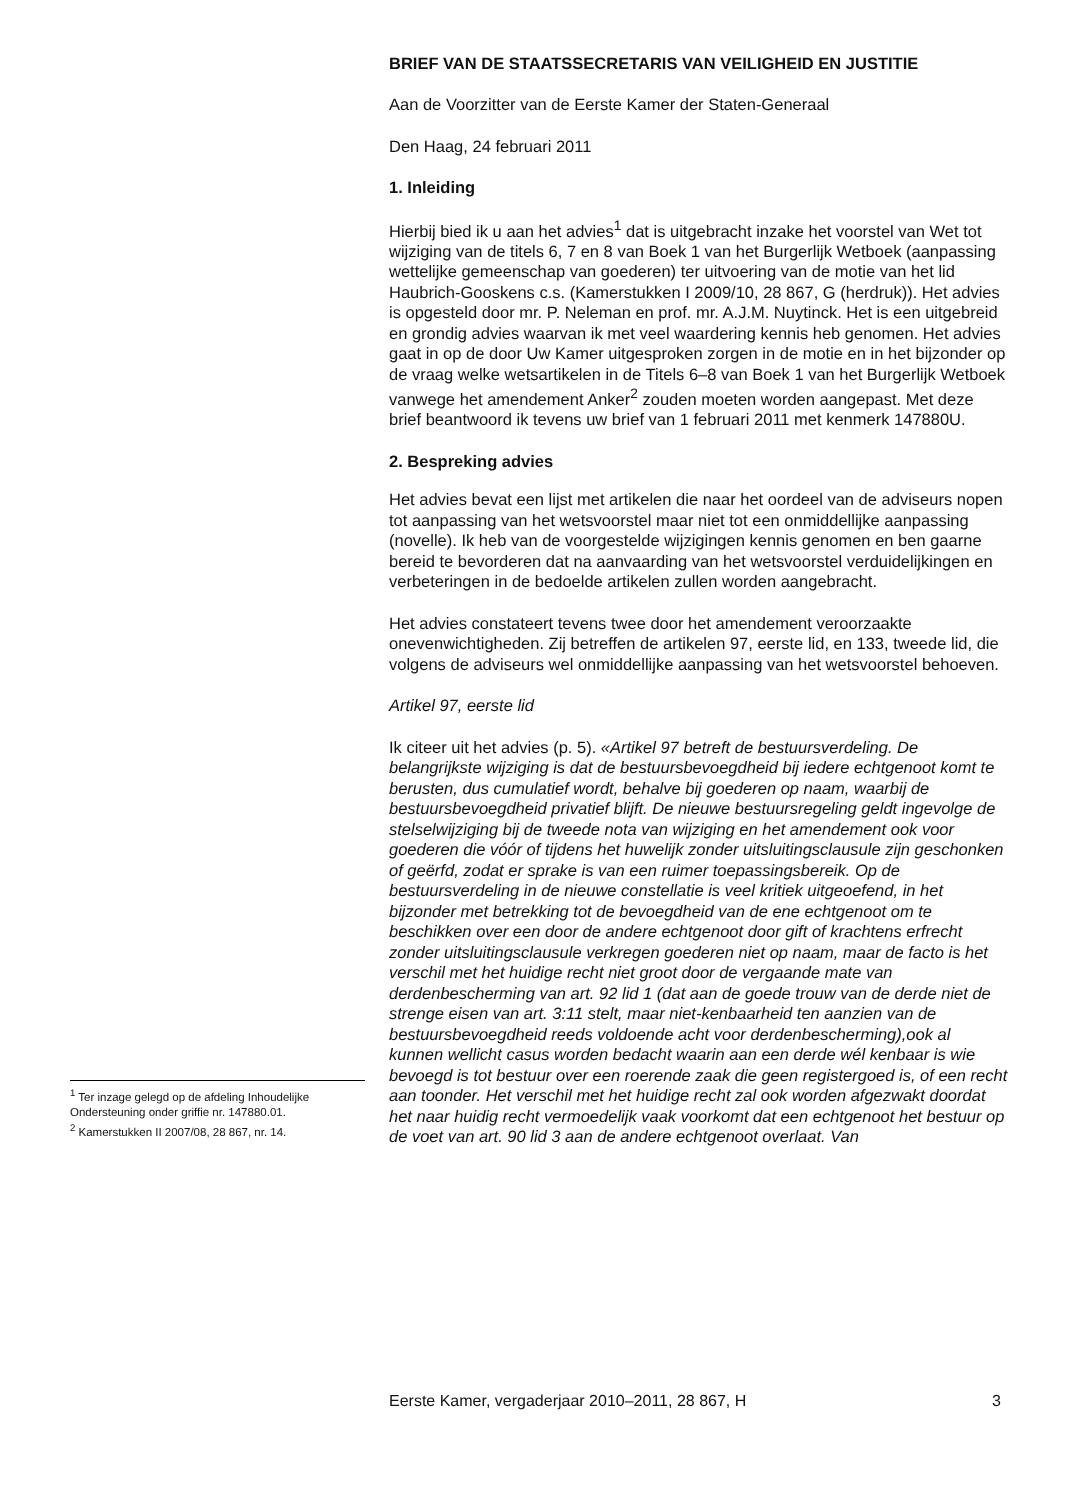BRIEF VAN DE STAATSSECRETARIS VAN VEILIGHEID EN JUSTITIE
Aan de Voorzitter van de Eerste Kamer der Staten-Generaal
Den Haag, 24 februari 2011
1. Inleiding
Hierbij bied ik u aan het advies<sup>1</sup> dat is uitgebracht inzake het voorstel van Wet tot wijziging van de titels 6, 7 en 8 van Boek 1 van het Burgerlijk Wetboek (aanpassing wettelijke gemeenschap van goederen) ter uitvoering van de motie van het lid Haubrich-Gooskens c.s. (Kamerstukken I 2009/10, 28 867, G (herdruk)). Het advies is opgesteld door mr. P. Neleman en prof. mr. A.J.M. Nuytinck. Het is een uitgebreid en grondig advies waarvan ik met veel waardering kennis heb genomen. Het advies gaat in op de door Uw Kamer uitgesproken zorgen in de motie en in het bijzonder op de vraag welke wetsartikelen in de Titels 6–8 van Boek 1 van het Burgerlijk Wetboek vanwege het amendement Anker<sup>2</sup> zouden moeten worden aangepast. Met deze brief beantwoord ik tevens uw brief van 1 februari 2011 met kenmerk 147880U.
2. Bespreking advies
Het advies bevat een lijst met artikelen die naar het oordeel van de adviseurs nopen tot aanpassing van het wetsvoorstel maar niet tot een onmiddellijke aanpassing (novelle). Ik heb van de voorgestelde wijzigingen kennis genomen en ben gaarne bereid te bevorderen dat na aanvaarding van het wetsvoorstel verduidelijkingen en verbeteringen in de bedoelde artikelen zullen worden aangebracht.
Het advies constateert tevens twee door het amendement veroorzaakte onevenwichtigheden. Zij betreffen de artikelen 97, eerste lid, en 133, tweede lid, die volgens de adviseurs wel onmiddellijke aanpassing van het wetsvoorstel behoeven.
Artikel 97, eerste lid
Ik citeer uit het advies (p. 5). «Artikel 97 betreft de bestuursverdeling. De belangrijkste wijziging is dat de bestuursbevoegdheid bij iedere echtgenoot komt te berusten, dus cumulatief wordt, behalve bij goederen op naam, waarbij de bestuursbevoegdheid privatief blijft. De nieuwe bestuursregeling geldt ingevolge de stelselwijziging bij de tweede nota van wijziging en het amendement ook voor goederen die vóór of tijdens het huwelijk zonder uitsluitingsclausule zijn geschonken of geërfd, zodat er sprake is van een ruimer toepassingsbereik. Op de bestuursverdeling in de nieuwe constellatie is veel kritiek uitgeoefend, in het bijzonder met betrekking tot de bevoegdheid van de ene echtgenoot om te beschikken over een door de andere echtgenoot door gift of krachtens erfrecht zonder uitsluitingsclausule verkregen goederen niet op naam, maar de facto is het verschil met het huidige recht niet groot door de vergaande mate van derdenbescherming van art. 92 lid 1 (dat aan de goede trouw van de derde niet de strenge eisen van art. 3:11 stelt, maar niet-kenbaarheid ten aanzien van de bestuursbevoegdheid reeds voldoende acht voor derdenbescherming),ook al kunnen wellicht casus worden bedacht waarin aan een derde wél kenbaar is wie bevoegd is tot bestuur over een roerende zaak die geen registergoed is, of een recht aan toonder. Het verschil met het huidige recht zal ook worden afgezwakt doordat het naar huidig recht vermoedelijk vaak voorkomt dat een echtgenoot het bestuur op de voet van art. 90 lid 3 aan de andere echtgenoot overlaat. Van
<sup>1</sup> Ter inzage gelegd op de afdeling Inhoudelijke Ondersteuning onder griffie nr. 147880.01.
<sup>2</sup> Kamerstukken II 2007/08, 28 867, nr. 14.
Eerste Kamer, vergaderjaar 2010–2011, 28 867, H 3